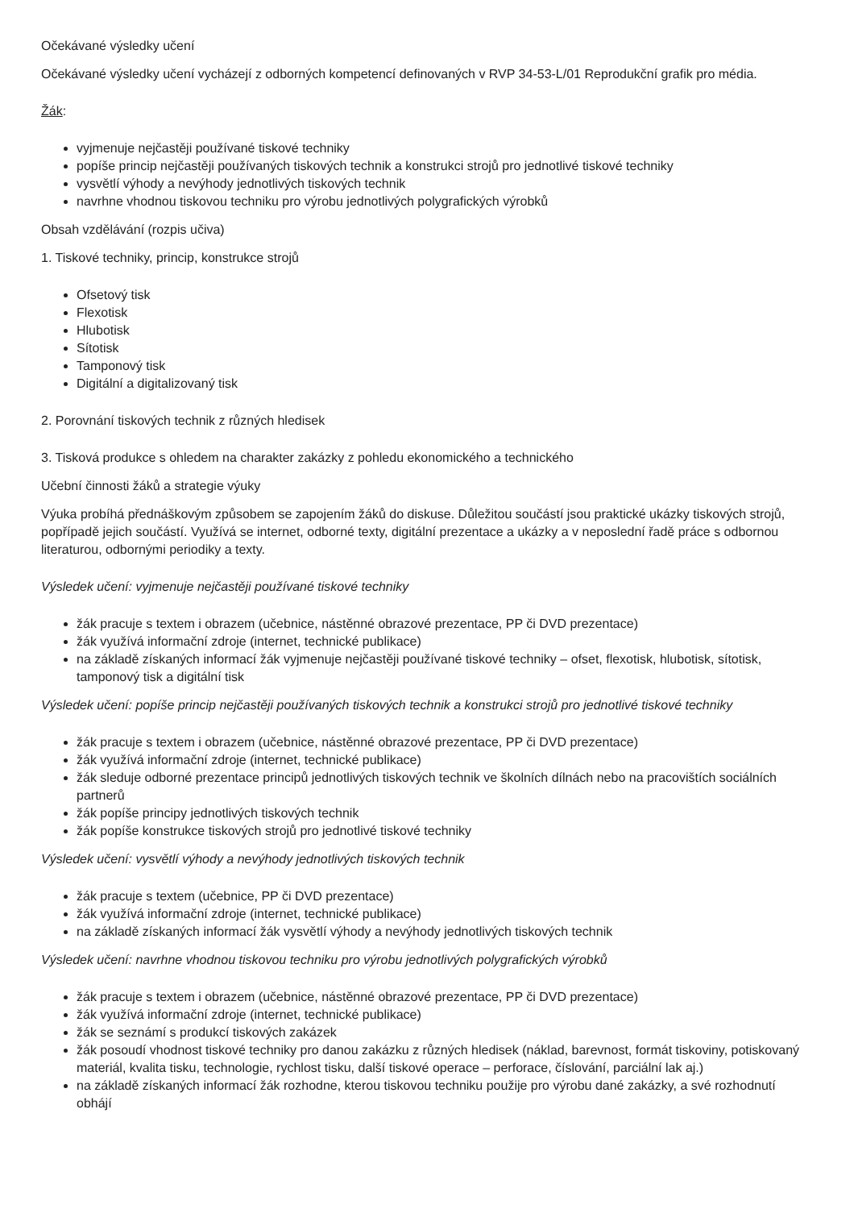Očekávané výsledky učení
Očekávané výsledky učení vycházejí z odborných kompetencí definovaných v RVP 34-53-L/01 Reprodukční grafik pro média.
Žák:
vyjmenuje nejčastěji používané tiskové techniky
popíše princip nejčastěji používaných tiskových technik a konstrukci strojů pro jednotlivé tiskové techniky
vysvětlí výhody a nevýhody jednotlivých tiskových technik
navrhne vhodnou tiskovou techniku pro výrobu jednotlivých polygrafických výrobků
Obsah vzdělávání (rozpis učiva)
1. Tiskové techniky, princip, konstrukce strojů
Ofsetový tisk
Flexotisk
Hlubotisk
Sítotisk
Tamponový tisk
Digitální a digitalizovaný tisk
2. Porovnání tiskových technik z různých hledisek
3. Tisková produkce s ohledem na charakter zakázky z pohledu ekonomického a technického
Učební činnosti žáků a strategie výuky
Výuka probíhá přednáškovým způsobem se zapojením žáků do diskuse. Důležitou součástí jsou praktické ukázky tiskových strojů, popřípadě jejich součástí. Využívá se internet, odborné texty, digitální prezentace a ukázky a v neposlední řadě práce s odbornou literaturou, odbornými periodiky a texty.
Výsledek učení: vyjmenuje nejčastěji používané tiskové techniky
žák pracuje s textem i obrazem (učebnice, nástěnné obrazové prezentace, PP či DVD prezentace)
žák využívá informační zdroje (internet, technické publikace)
na základě získaných informací žák vyjmenuje nejčastěji používané tiskové techniky – ofset, flexotisk, hlubotisk, sítotisk, tamponový tisk a digitální tisk
Výsledek učení: popíše princip nejčastěji používaných tiskových technik a konstrukci strojů pro jednotlivé tiskové techniky
žák pracuje s textem i obrazem (učebnice, nástěnné obrazové prezentace, PP či DVD prezentace)
žák využívá informační zdroje (internet, technické publikace)
žák sleduje odborné prezentace principů jednotlivých tiskových technik ve školních dílnách nebo na pracovištích sociálních partnerů
žák popíše principy jednotlivých tiskových technik
žák popíše konstrukce tiskových strojů pro jednotlivé tiskové techniky
Výsledek učení: vysvětlí výhody a nevýhody jednotlivých tiskových technik
žák pracuje s textem (učebnice, PP či DVD prezentace)
žák využívá informační zdroje (internet, technické publikace)
na základě získaných informací žák vysvětlí výhody a nevýhody jednotlivých tiskových technik
Výsledek učení: navrhne vhodnou tiskovou techniku pro výrobu jednotlivých polygrafických výrobků
žák pracuje s textem i obrazem (učebnice, nástěnné obrazové prezentace, PP či DVD prezentace)
žák využívá informační zdroje (internet, technické publikace)
žák se seznámí s produkcí tiskových zakázek
žák posoudí vhodnost tiskové techniky pro danou zakázku z různých hledisek (náklad, barevnost, formát tiskoviny, potiskovaný materiál, kvalita tisku, technologie, rychlost tisku, další tiskové operace – perforace, číslování, parciální lak aj.)
na základě získaných informací žák rozhodne, kterou tiskovou techniku použije pro výrobu dané zakázky, a své rozhodnutí obhájí